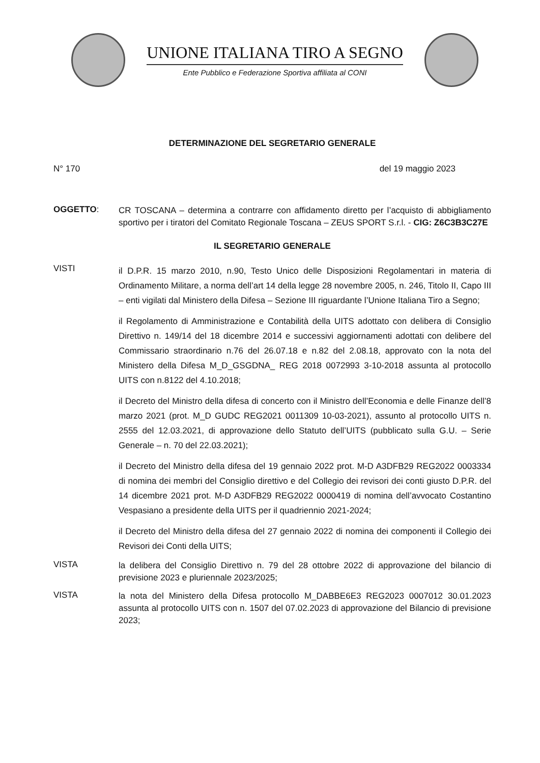UNIONE ITALIANA TIRO A SEGNO
Ente Pubblico e Federazione Sportiva affiliata al CONI
DETERMINAZIONE DEL SEGRETARIO GENERALE
N° 170 del 19 maggio 2023
OGGETTO:
CR TOSCANA – determina a contrarre con affidamento diretto per l’acquisto di abbigliamento sportivo per i tiratori del Comitato Regionale Toscana – ZEUS SPORT S.r.l. - CIG: Z6C3B3C27E
IL SEGRETARIO GENERALE
VISTI
il D.P.R. 15 marzo 2010, n.90, Testo Unico delle Disposizioni Regolamentari in materia di Ordinamento Militare, a norma dell’art 14 della legge 28 novembre 2005, n. 246, Titolo II, Capo III – enti vigilati dal Ministero della Difesa – Sezione III riguardante l’Unione Italiana Tiro a Segno;
il Regolamento di Amministrazione e Contabilità della UITS adottato con delibera di Consiglio Direttivo n. 149/14 del 18 dicembre 2014 e successivi aggiornamenti adottati con delibere del Commissario straordinario n.76 del 26.07.18 e n.82 del 2.08.18, approvato con la nota del Ministero della Difesa M_D_GSGDNA_ REG 2018 0072993 3-10-2018 assunta al protocollo UITS con n.8122 del 4.10.2018;
il Decreto del Ministro della difesa di concerto con il Ministro dell’Economia e delle Finanze dell’8 marzo 2021 (prot. M_D GUDC REG2021 0011309 10-03-2021), assunto al protocollo UITS n. 2555 del 12.03.2021, di approvazione dello Statuto dell’UITS (pubblicato sulla G.U. – Serie Generale – n. 70 del 22.03.2021);
il Decreto del Ministro della difesa del 19 gennaio 2022 prot. M-D A3DFB29 REG2022 0003334 di nomina dei membri del Consiglio direttivo e del Collegio dei revisori dei conti giusto D.P.R. del 14 dicembre 2021 prot. M-D A3DFB29 REG2022 0000419 di nomina dell’avvocato Costantino Vespasiano a presidente della UITS per il quadriennio 2021-2024;
il Decreto del Ministro della difesa del 27 gennaio 2022 di nomina dei componenti il Collegio dei Revisori dei Conti della UITS;
VISTA
la delibera del Consiglio Direttivo n. 79 del 28 ottobre 2022 di approvazione del bilancio di previsione 2023 e pluriennale 2023/2025;
VISTA
la nota del Ministero della Difesa protocollo M_DABBE6E3 REG2023 0007012 30.01.2023 assunta al protocollo UITS con n. 1507 del 07.02.2023 di approvazione del Bilancio di previsione 2023;